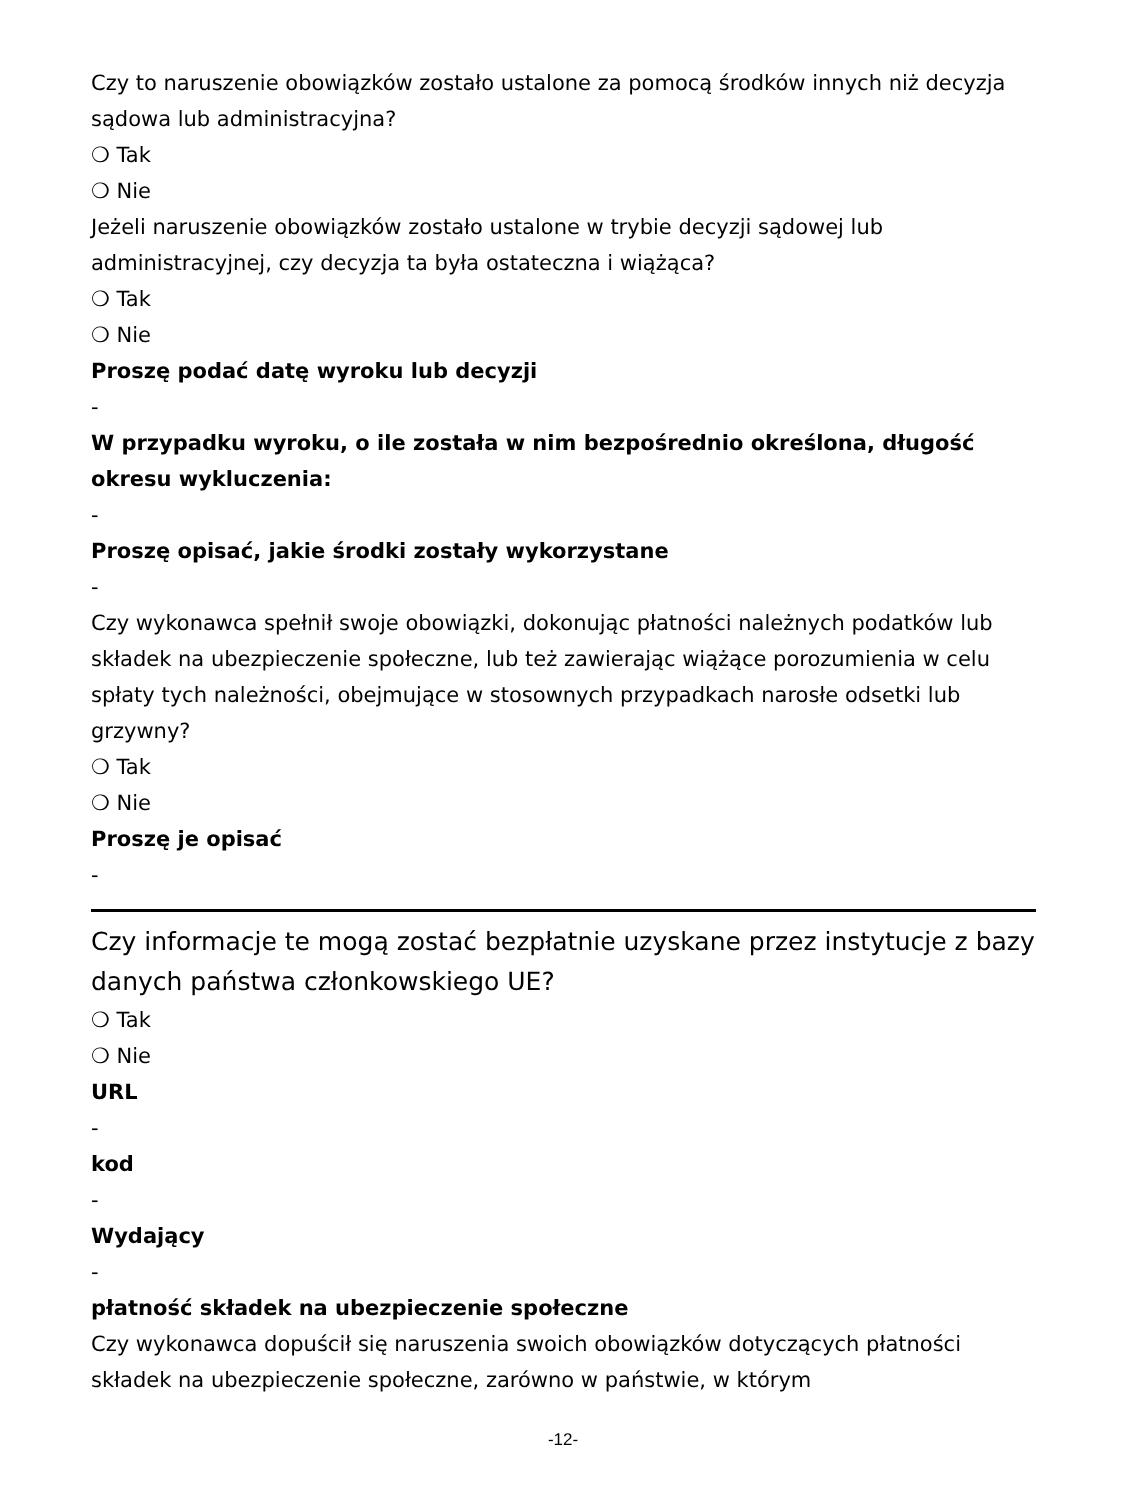Czy to naruszenie obowiązków zostało ustalone za pomocą środków innych niż decyzja sądowa lub administracyjna?
❍ Tak
❍ Nie
Jeżeli naruszenie obowiązków zostało ustalone w trybie decyzji sądowej lub administracyjnej, czy decyzja ta była ostateczna i wiążąca?
❍ Tak
❍ Nie
Proszę podać datę wyroku lub decyzji
-
W przypadku wyroku, o ile została w nim bezpośrednio określona, długość okresu wykluczenia:
-
Proszę opisać, jakie środki zostały wykorzystane
-
Czy wykonawca spełnił swoje obowiązki, dokonując płatności należnych podatków lub składek na ubezpieczenie społeczne, lub też zawierając wiążące porozumienia w celu spłaty tych należności, obejmujące w stosownych przypadkach narosłe odsetki lub grzywny?
❍ Tak
❍ Nie
Proszę je opisać
-
Czy informacje te mogą zostać bezpłatnie uzyskane przez instytucje z bazy danych państwa członkowskiego UE?
❍ Tak
❍ Nie
URL
-
kod
-
Wydający
-
płatność składek na ubezpieczenie społeczne
Czy wykonawca dopuścił się naruszenia swoich obowiązków dotyczących płatności składek na ubezpieczenie społeczne, zarówno w państwie, w którym
-12-